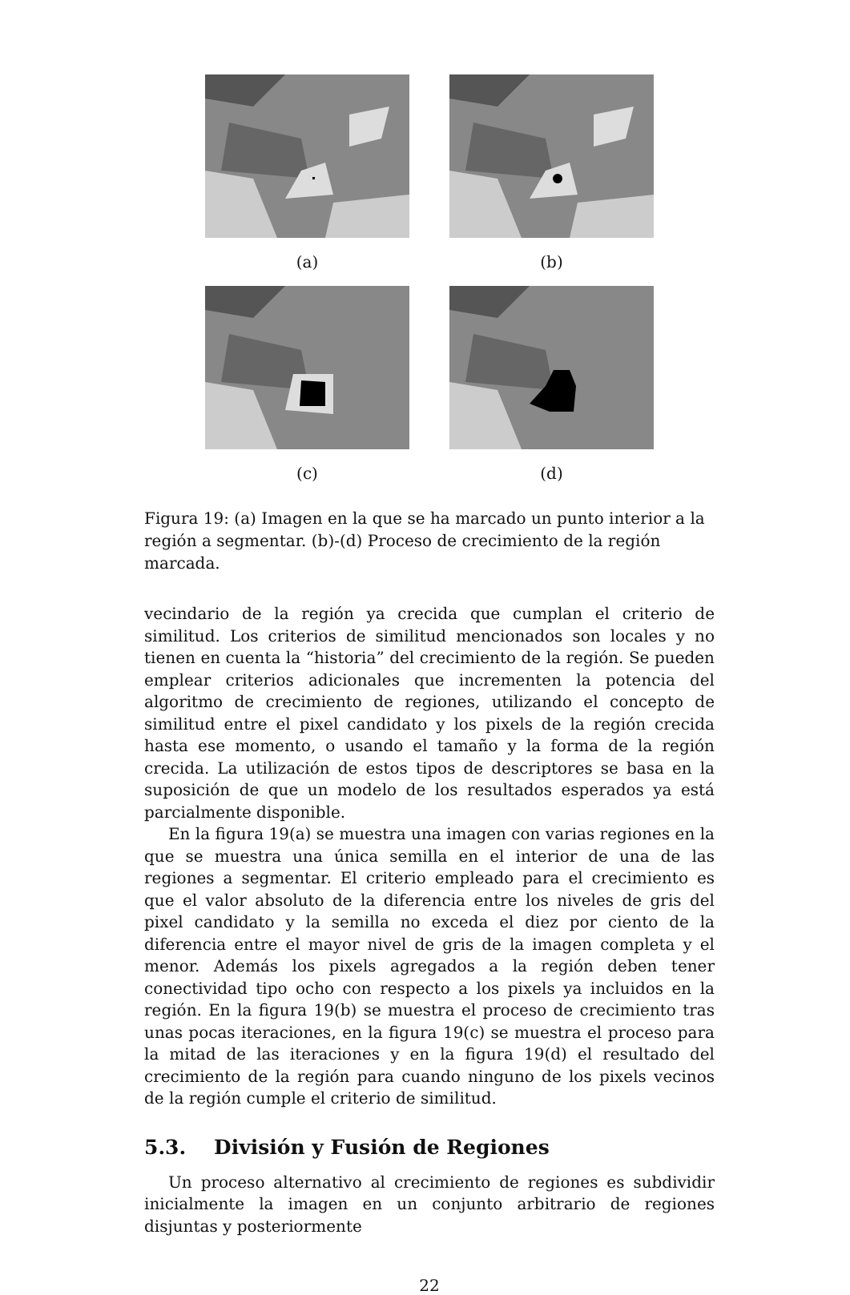(a) (b)
(c) (d)
Figura 19: (a) Imagen en la que se ha marcado un punto interior a la región a segmentar. (b)-(d) Proceso de crecimiento de la región marcada.
vecindario de la región ya crecida que cumplan el criterio de similitud. Los criterios de similitud mencionados son locales y no tienen en cuenta la “historia” del crecimiento de la región. Se pueden emplear criterios adicionales que incrementen la potencia del algoritmo de crecimiento de regiones, utilizando el concepto de similitud entre el pixel candidato y los pixels de la región crecida hasta ese momento, o usando el tamaño y la forma de la región crecida. La utilización de estos tipos de descriptores se basa en la suposición de que un modelo de los resultados esperados ya está parcialmente disponible.
En la figura 19(a) se muestra una imagen con varias regiones en la que se muestra una única semilla en el interior de una de las regiones a segmentar. El criterio empleado para el crecimiento es que el valor absoluto de la diferencia entre los niveles de gris del pixel candidato y la semilla no exceda el diez por ciento de la diferencia entre el mayor nivel de gris de la imagen completa y el menor. Además los pixels agregados a la región deben tener conectividad tipo ocho con respecto a los pixels ya incluidos en la región. En la figura 19(b) se muestra el proceso de crecimiento tras unas pocas iteraciones, en la figura 19(c) se muestra el proceso para la mitad de las iteraciones y en la figura 19(d) el resultado del crecimiento de la región para cuando ninguno de los pixels vecinos de la región cumple el criterio de similitud.
5.3. División y Fusión de Regiones
Un proceso alternativo al crecimiento de regiones es subdividir inicialmente la imagen en un conjunto arbitrario de regiones disjuntas y posteriormente
22